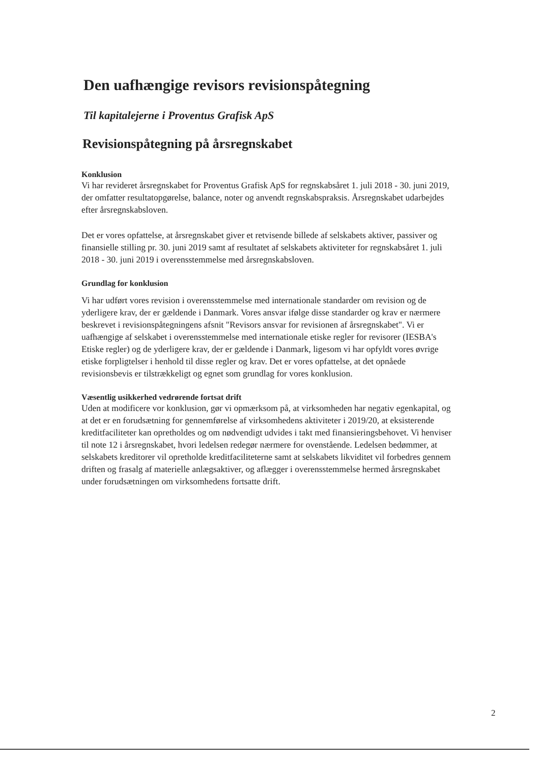Den uafhængige revisors revisionspåtegning
Til kapitalejerne i Proventus Grafisk ApS
Revisionspåtegning på årsregnskabet
Konklusion
Vi har revideret årsregnskabet for Proventus Grafisk ApS for regnskabsåret 1. juli 2018 - 30. juni 2019, der omfatter resultatopgørelse, balance, noter og anvendt regnskabspraksis. Årsregnskabet udarbejdes efter årsregnskabsloven.
Det er vores opfattelse, at årsregnskabet giver et retvisende billede af selskabets aktiver, passiver og finansielle stilling pr. 30. juni 2019 samt af resultatet af selskabets aktiviteter for regnskabsåret 1. juli 2018 - 30. juni 2019 i overensstemmelse med årsregnskabsloven.
Grundlag for konklusion
Vi har udført vores revision i overensstemmelse med internationale standarder om revision og de yderligere krav, der er gældende i Danmark. Vores ansvar ifølge disse standarder og krav er nærmere beskrevet i revisionspåtegningens afsnit "Revisors ansvar for revisionen af årsregnskabet". Vi er uafhængige af selskabet i overensstemmelse med internationale etiske regler for revisorer (IESBA's Etiske regler) og de yderligere krav, der er gældende i Danmark, ligesom vi har opfyldt vores øvrige etiske forpligtelser i henhold til disse regler og krav. Det er vores opfattelse, at det opnåede revisionsbevis er tilstrækkeligt og egnet som grundlag for vores konklusion.
Væsentlig usikkerhed vedrørende fortsat drift
Uden at modificere vor konklusion, gør vi opmærksom på, at virksomheden har negativ egenkapital, og at det er en forudsætning for gennemførelse af virksomhedens aktiviteter i 2019/20, at eksisterende kreditfaciliteter kan opretholdes og om nødvendigt udvides i takt med finansieringsbehovet. Vi henviser til note 12 i årsregnskabet, hvori ledelsen redegør nærmere for ovenstående. Ledelsen bedømmer, at selskabets kreditorer vil opretholde kreditfaciliteterne samt at selskabets likviditet vil forbedres gennem driften og frasalg af materielle anlægsaktiver, og aflægger i overensstemmelse hermed årsregnskabet under forudsætningen om virksomhedens fortsatte drift.
2